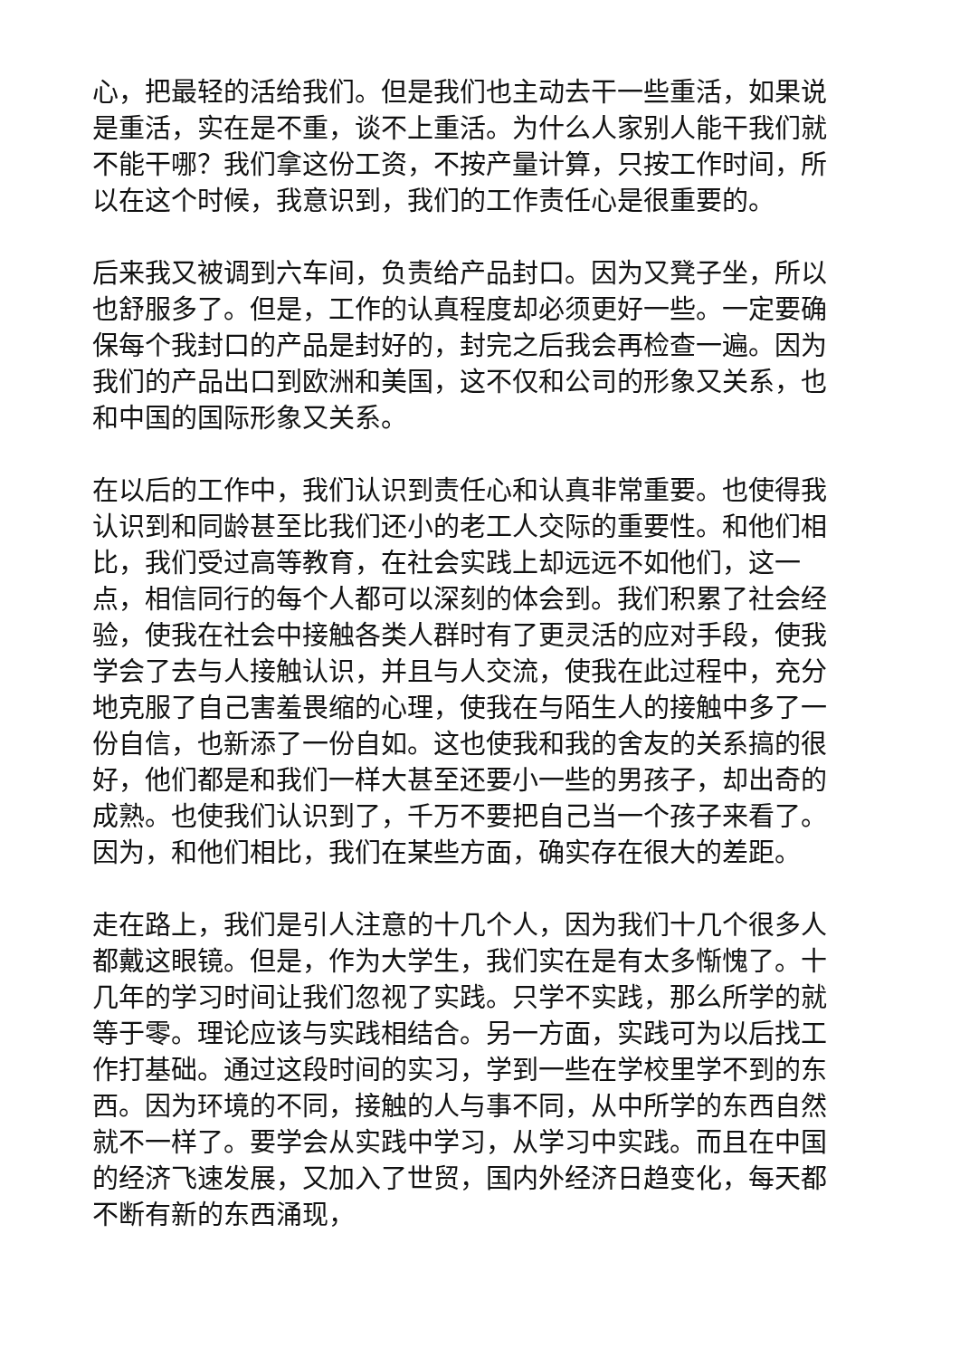心，把最轻的活给我们。但是我们也主动去干一些重活，如果说是重活，实在是不重，谈不上重活。为什么人家别人能干我们就不能干哪？我们拿这份工资，不按产量计算，只按工作时间，所以在这个时候，我意识到，我们的工作责任心是很重要的。
后来我又被调到六车间，负责给产品封口。因为又凳子坐，所以也舒服多了。但是，工作的认真程度却必须更好一些。一定要确保每个我封口的产品是封好的，封完之后我会再检查一遍。因为我们的产品出口到欧洲和美国，这不仅和公司的形象又关系，也和中国的国际形象又关系。
在以后的工作中，我们认识到责任心和认真非常重要。也使得我认识到和同龄甚至比我们还小的老工人交际的重要性。和他们相比，我们受过高等教育，在社会实践上却远远不如他们，这一点，相信同行的每个人都可以深刻的体会到。我们积累了社会经验，使我在社会中接触各类人群时有了更灵活的应对手段，使我学会了去与人接触认识，并且与人交流，使我在此过程中，充分地克服了自己害羞畏缩的心理，使我在与陌生人的接触中多了一份自信，也新添了一份自如。这也使我和我的舍友的关系搞的很好，他们都是和我们一样大甚至还要小一些的男孩子，却出奇的成熟。也使我们认识到了，千万不要把自己当一个孩子来看了。因为，和他们相比，我们在某些方面，确实存在很大的差距。
走在路上，我们是引人注意的十几个人，因为我们十几个很多人都戴这眼镜。但是，作为大学生，我们实在是有太多惭愧了。十几年的学习时间让我们忽视了实践。只学不实践，那么所学的就等于零。理论应该与实践相结合。另一方面，实践可为以后找工作打基础。通过这段时间的实习，学到一些在学校里学不到的东西。因为环境的不同，接触的人与事不同，从中所学的东西自然就不一样了。要学会从实践中学习，从学习中实践。而且在中国的经济飞速发展，又加入了世贸，国内外经济日趋变化，每天都不断有新的东西涌现，